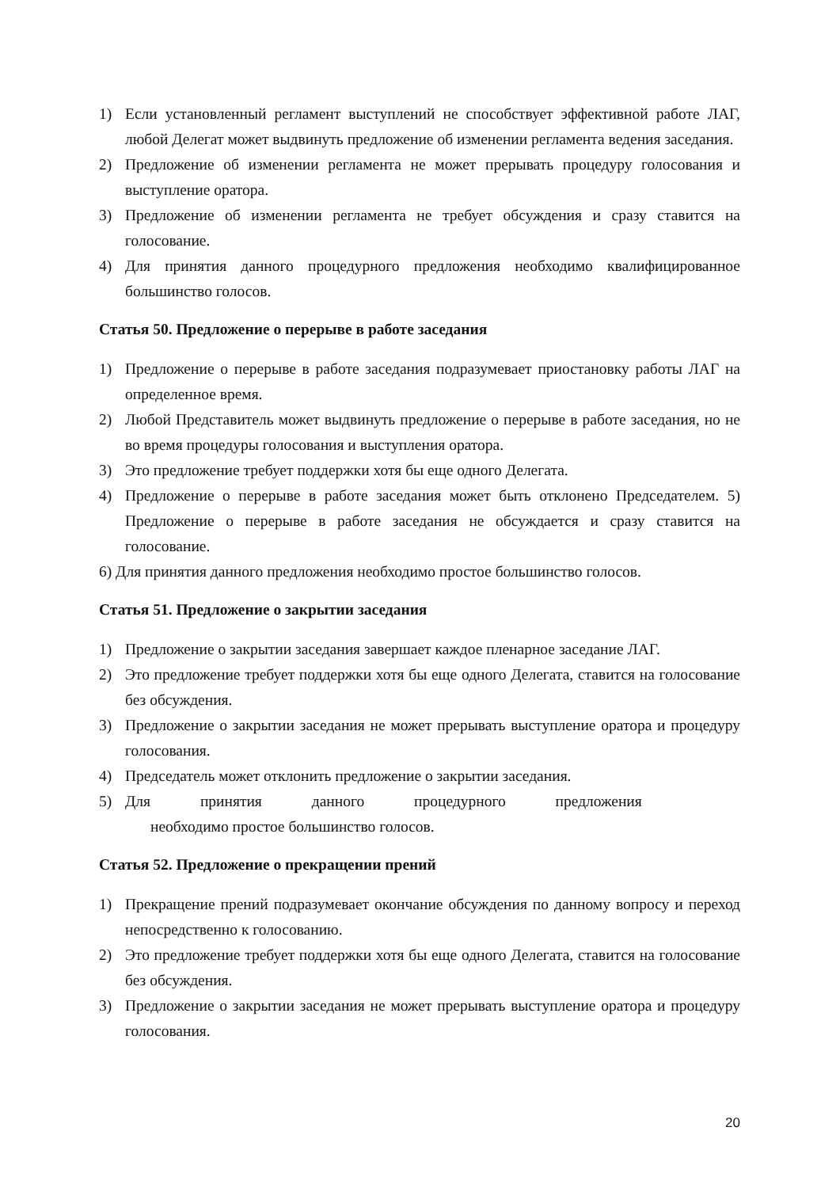1) Если установленный регламент выступлений не способствует эффективной работе ЛАГ, любой Делегат может выдвинуть предложение об изменении регламента ведения заседания.
2) Предложение об изменении регламента не может прерывать процедуру голосования и выступление оратора.
3) Предложение об изменении регламента не требует обсуждения и сразу ставится на голосование.
4) Для принятия данного процедурного предложения необходимо квалифицированное большинство голосов.
Статья 50. Предложение о перерыве в работе заседания
1) Предложение о перерыве в работе заседания подразумевает приостановку работы ЛАГ на определенное время.
2) Любой Представитель может выдвинуть предложение о перерыве в работе заседания, но не во время процедуры голосования и выступления оратора.
3) Это предложение требует поддержки хотя бы еще одного Делегата.
4) Предложение о перерыве в работе заседания может быть отклонено Председателем. 5) Предложение о перерыве в работе заседания не обсуждается и сразу ставится на голосование.
6) Для принятия данного предложения необходимо простое большинство голосов.
Статья 51. Предложение о закрытии заседания
1) Предложение о закрытии заседания завершает каждое пленарное заседание ЛАГ.
2) Это предложение требует поддержки хотя бы еще одного Делегата, ставится на голосование без обсуждения.
3) Предложение о закрытии заседания не может прерывать выступление оратора и процедуру голосования.
4) Председатель может отклонить предложение о закрытии заседания.
5) Для принятия данного процедурного предложения
необходимо простое большинство голосов.
Статья 52. Предложение о прекращении прений
1) Прекращение прений подразумевает окончание обсуждения по данному вопросу и переход непосредственно к голосованию.
2) Это предложение требует поддержки хотя бы еще одного Делегата, ставится на голосование без обсуждения.
3) Предложение о закрытии заседания не может прерывать выступление оратора и процедуру голосования.
20